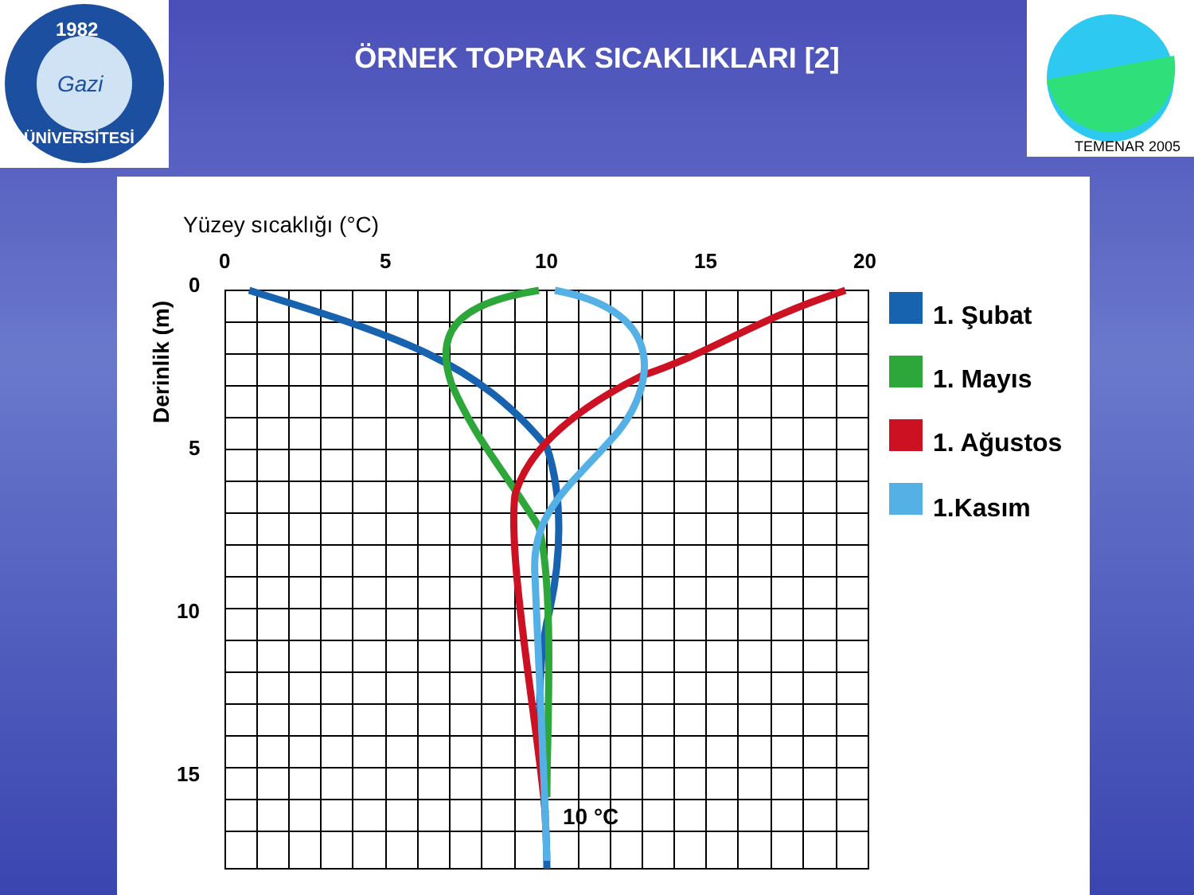1982
ÜNİVERSİTESİ
Gazi
TEMENAR 2005
ÖRNEK TOPRAK SICAKLIKLARI [2]
Yüzey sıcaklığı (°C)
0
5
10
15
20
0
5
10
15
Derinlik (m)
10 °C
1. Şubat
1. Mayıs
1. Ağustos
1.Kasım